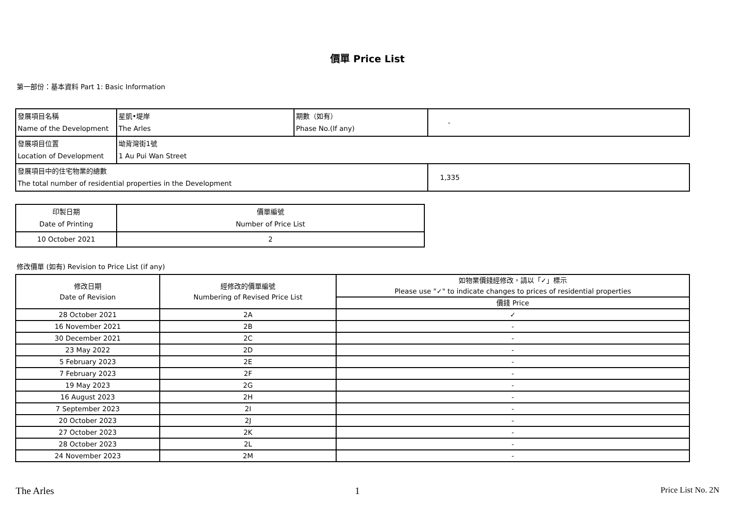價單 Price List
第一部份：基本資料 Part 1: Basic Information
| 發展項目名稱 Name of the Development | 星凱•堤岸 The Arles | 期數（如有） Phase No.(If any) | - |
| 發展項目位置 Location of Development | 坳背灣街1號 1 Au Pui Wan Street | | |
| 發展項目中的住宅物業的總數 The total number of residential properties in the Development | | | 1,335 |
| 印製日期 Date of Printing | 價單編號 Number of Price List |
| 10 October 2021 | 2 |
修改價單 (如有) Revision to Price List (if any)
| 修改日期 Date of Revision | 經修改的價單編號 Numbering of Revised Price List | 如物業價錢經修改，請以「✓」標示 Please use "✓" to indicate changes to prices of residential properties |
| | | 價錢 Price |
| 28 October 2021 | 2A | ✓ |
| 16 November 2021 | 2B | - |
| 30 December 2021 | 2C | - |
| 23 May 2022 | 2D | - |
| 5 February 2023 | 2E | - |
| 7 February 2023 | 2F | - |
| 19 May 2023 | 2G | - |
| 16 August 2023 | 2H | - |
| 7 September 2023 | 2I | - |
| 20 October 2023 | 2J | - |
| 27 October 2023 | 2K | - |
| 28 October 2023 | 2L | - |
| 24 November 2023 | 2M | - |
The Arles 1 Price List No. 2N